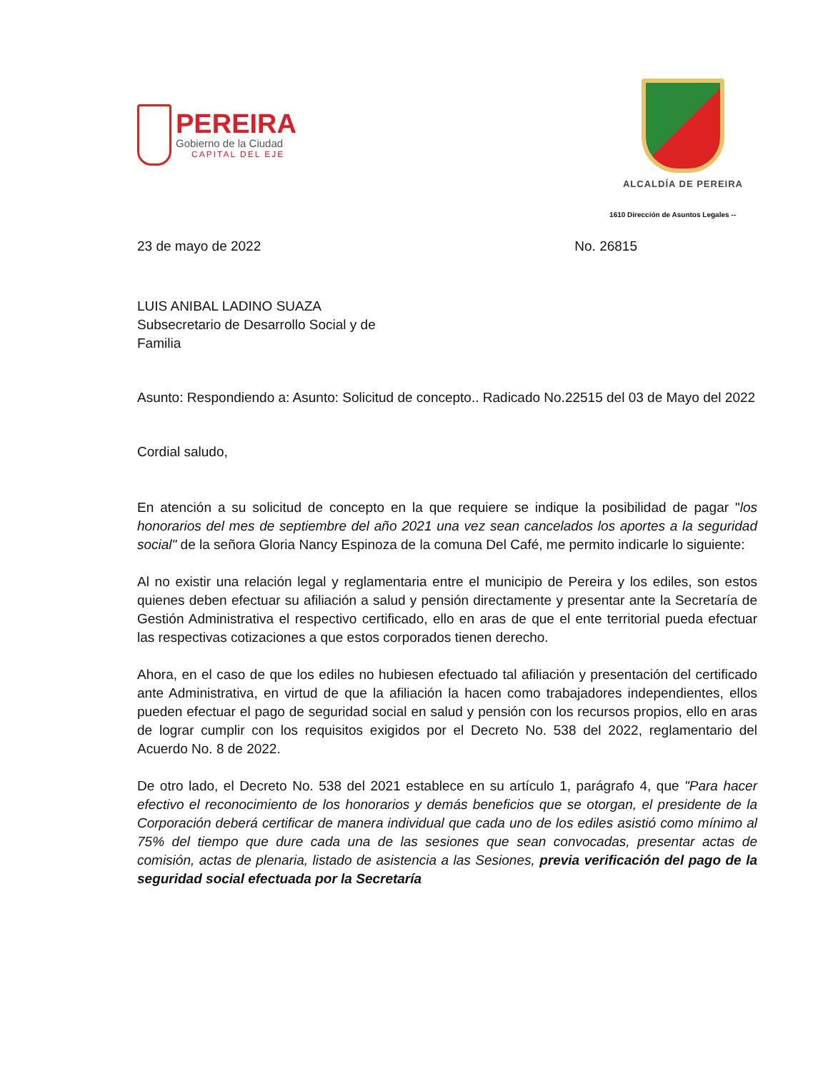PEREIRA
Gobierno de la Ciudad
CAPITAL DEL EJE
ALCALDÍA DE PEREIRA
1610 Dirección de Asuntos Legales --
23 de mayo de 2022 No. 26815
LUIS ANIBAL LADINO SUAZA
Subsecretario de Desarrollo Social y de
Familia
Asunto: Respondiendo a: Asunto: Solicitud de concepto.. Radicado No.22515 del 03 de Mayo del 2022
Cordial saludo,
En atención a su solicitud de concepto en la que requiere se indique la posibilidad de pagar "los honorarios del mes de septiembre del año 2021 una vez sean cancelados los aportes a la seguridad social" de la señora Gloria Nancy Espinoza de la comuna Del Café, me permito indicarle lo siguiente:
Al no existir una relación legal y reglamentaria entre el municipio de Pereira y los ediles, son estos quienes deben efectuar su afiliación a salud y pensión directamente y presentar ante la Secretaría de Gestión Administrativa el respectivo certificado, ello en aras de que el ente territorial pueda efectuar las respectivas cotizaciones a que estos corporados tienen derecho.
Ahora, en el caso de que los ediles no hubiesen efectuado tal afiliación y presentación del certificado ante Administrativa, en virtud de que la afiliación la hacen como trabajadores independientes, ellos pueden efectuar el pago de seguridad social en salud y pensión con los recursos propios, ello en aras de lograr cumplir con los requisitos exigidos por el Decreto No. 538 del 2022, reglamentario del Acuerdo No. 8 de 2022.
De otro lado, el Decreto No. 538 del 2021 establece en su artículo 1, parágrafo 4, que "Para hacer efectivo el reconocimiento de los honorarios y demás beneficios que se otorgan, el presidente de la Corporación deberá certificar de manera individual que cada uno de los ediles asistió como mínimo al 75% del tiempo que dure cada una de las sesiones que sean convocadas, presentar actas de comisión, actas de plenaria, listado de asistencia a las Sesiones, previa verificación del pago de la seguridad social efectuada por la Secretaría